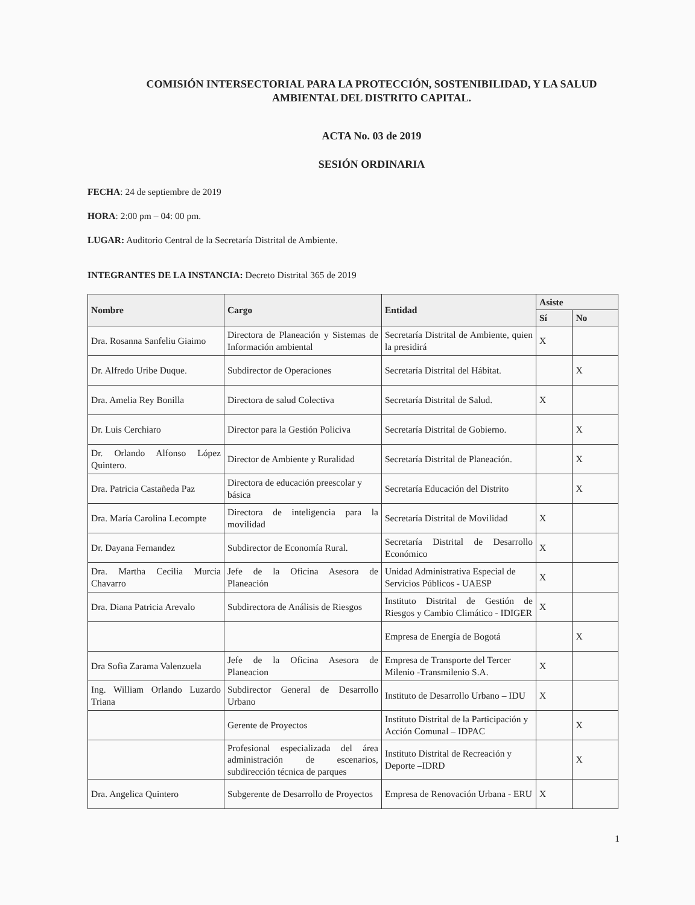COMISIÓN INTERSECTORIAL PARA LA PROTECCIÓN, SOSTENIBILIDAD, Y LA SALUD AMBIENTAL DEL DISTRITO CAPITAL.
ACTA No. 03 de 2019
SESIÓN ORDINARIA
FECHA: 24 de septiembre de 2019
HORA: 2:00 pm – 04: 00 pm.
LUGAR: Auditorio Central de la Secretaría Distrital de Ambiente.
INTEGRANTES DE LA INSTANCIA: Decreto Distrital 365 de 2019
| Nombre | Cargo | Entidad | Asiste | |
| --- | --- | --- | --- | --- |
| | | | Sí | No |
| Dra. Rosanna Sanfeliu Giaimo | Directora de Planeación y Sistemas de Información ambiental | Secretaría Distrital de Ambiente, quien la presidirá | X | |
| Dr. Alfredo Uribe Duque. | Subdirector de Operaciones | Secretaría Distrital del Hábitat. | | X |
| Dra. Amelia Rey Bonilla | Directora de salud Colectiva | Secretaría Distrital de Salud. | X | |
| Dr. Luis Cerchiaro | Director para la Gestión Policiva | Secretaría Distrital de Gobierno. | | X |
| Dr. Orlando Alfonso López Quintero. | Director de Ambiente y Ruralidad | Secretaría Distrital de Planeación. | | X |
| Dra. Patricia Castañeda Paz | Directora de educación preescolar y básica | Secretaría Educación del Distrito | | X |
| Dra. María Carolina Lecompte | Directora de inteligencia para la movilidad | Secretaría Distrital de Movilidad | X | |
| Dr. Dayana Fernandez | Subdirector de Economía Rural. | Secretaría Distrital de Desarrollo Económico | X | |
| Dra. Martha Cecilia Murcia Chavarro | Jefe de la Oficina Asesora de Planeación | Unidad Administrativa Especial de Servicios Públicos - UAESP | X | |
| Dra. Diana Patricia Arevalo | Subdirectora de Análisis de Riesgos | Instituto Distrital de Gestión de Riesgos y Cambio Climático - IDIGER | X | |
| | | Empresa de Energía de Bogotá | | X |
| Dra Sofia Zarama Valenzuela | Jefe de la Oficina Asesora de Planeacion | Empresa de Transporte del Tercer Milenio -Transmilenio S.A. | X | |
| Ing. William Orlando Luzardo Triana | Subdirector General de Desarrollo Urbano | Instituto de Desarrollo Urbano – IDU | X | |
| | Gerente de Proyectos | Instituto Distrital de la Participación y Acción Comunal – IDPAC | | X |
| | Profesional especializada del área administración de escenarios, subdirección técnica de parques | Instituto Distrital de Recreación y Deporte –IDRD | | X |
| Dra. Angelica Quintero | Subgerente de Desarrollo de Proyectos | Empresa de Renovación Urbana - ERU | X | |
1